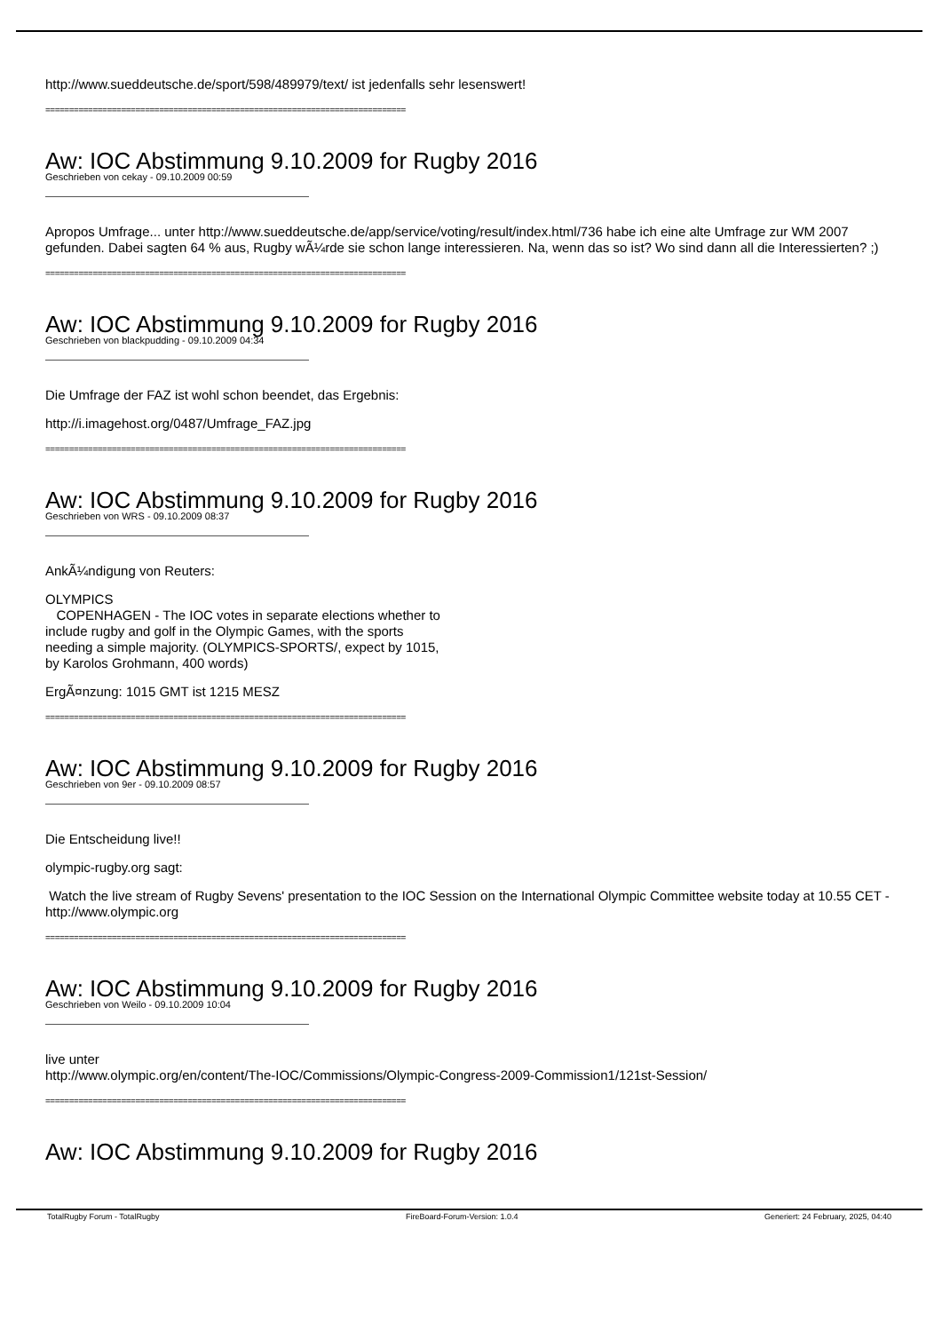http://www.sueddeutsche.de/sport/598/489979/text/ ist jedenfalls sehr lesenswert!
============================================================================
Aw: IOC Abstimmung 9.10.2009 for Rugby 2016
Geschrieben von cekay - 09.10.2009 00:59
Apropos Umfrage... unter http://www.sueddeutsche.de/app/service/voting/result/index.html/736 habe ich eine alte Umfrage zur WM 2007 gefunden. Dabei sagten 64 % aus, Rugby wÃ¼rde sie schon lange interessieren. Na, wenn das so ist? Wo sind dann all die Interessierten? ;)
============================================================================
Aw: IOC Abstimmung 9.10.2009 for Rugby 2016
Geschrieben von blackpudding - 09.10.2009 04:34
Die Umfrage der FAZ ist wohl schon beendet, das Ergebnis:
http://i.imagehost.org/0487/Umfrage_FAZ.jpg
============================================================================
Aw: IOC Abstimmung 9.10.2009 for Rugby 2016
Geschrieben von WRS - 09.10.2009 08:37
AnkÃ¼ndigung von Reuters:
OLYMPICS
COPENHAGEN - The IOC votes in separate elections whether to
include rugby and golf in the Olympic Games, with the sports
needing a simple majority. (OLYMPICS-SPORTS/, expect by 1015,
by Karolos Grohmann, 400 words)
ErgÃ¤nzung: 1015 GMT ist 1215 MESZ
============================================================================
Aw: IOC Abstimmung 9.10.2009 for Rugby 2016
Geschrieben von 9er - 09.10.2009 08:57
Die Entscheidung live!!
olympic-rugby.org sagt:
Watch the live stream of Rugby Sevens' presentation to the IOC Session on the International Olympic Committee website today at 10.55 CET - http://www.olympic.org
============================================================================
Aw: IOC Abstimmung 9.10.2009 for Rugby 2016
Geschrieben von Weilo - 09.10.2009 10:04
live unter
http://www.olympic.org/en/content/The-IOC/Commissions/Olympic-Congress-2009-Commission1/121st-Session/
============================================================================
Aw: IOC Abstimmung 9.10.2009 for Rugby 2016
TotalRugby Forum - TotalRugby FireBoard-Forum-Version: 1.0.4 Generiert: 24 February, 2025, 04:40